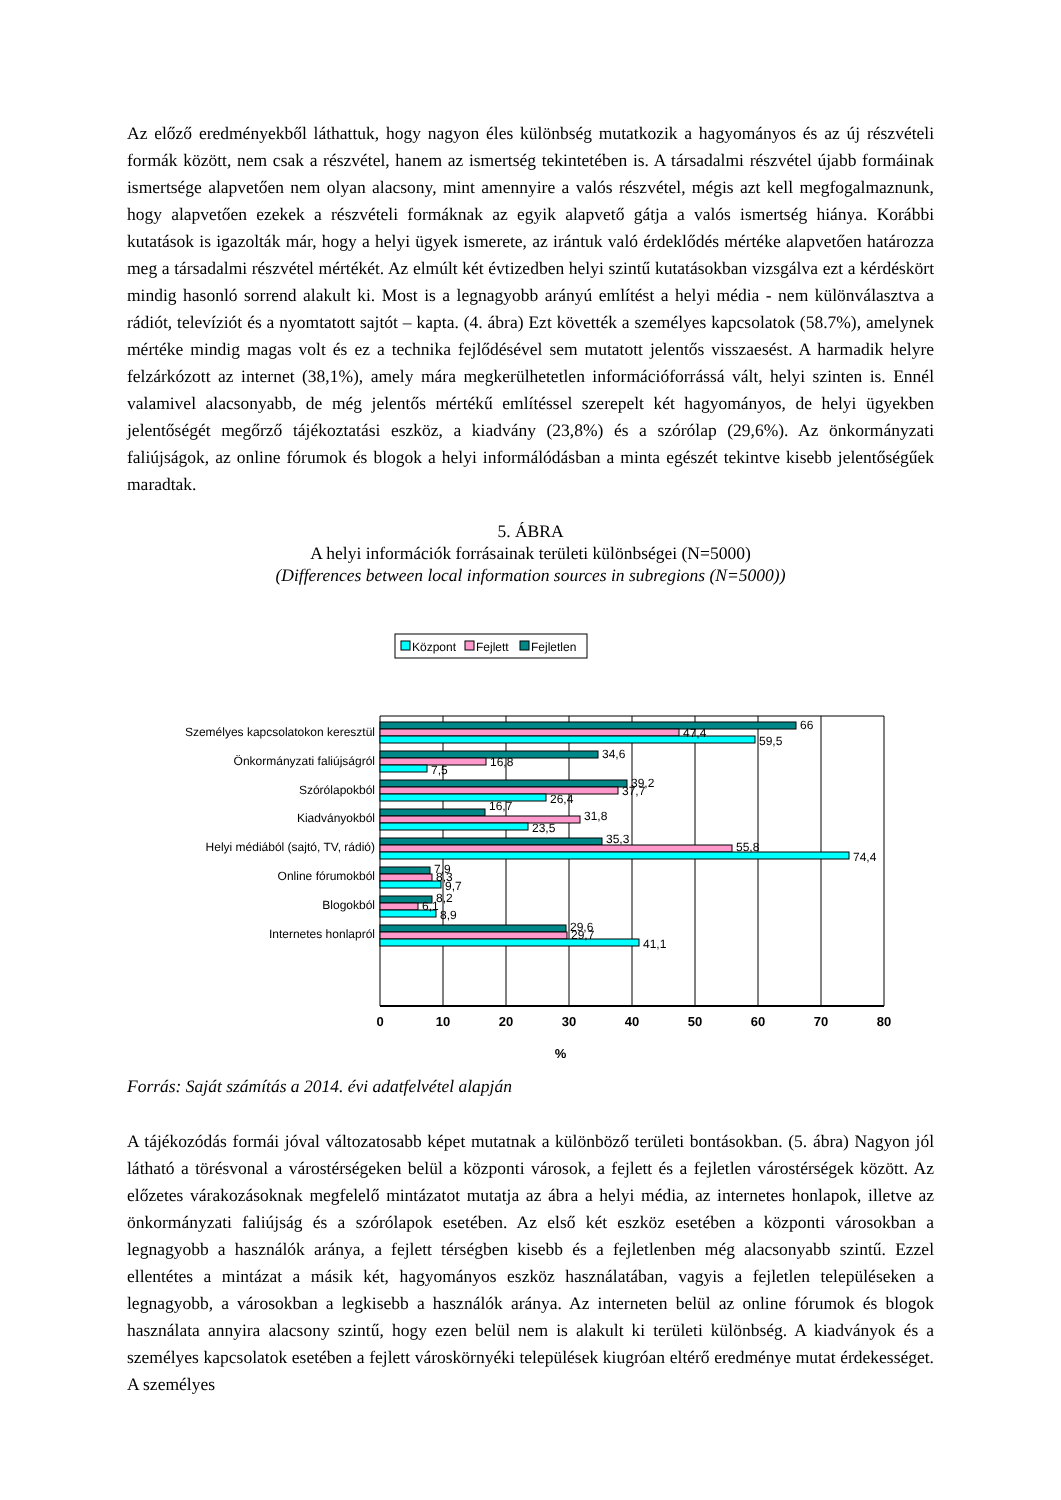Az előző eredményekből láthattuk, hogy nagyon éles különbség mutatkozik a hagyományos és az új részvételi formák között, nem csak a részvétel, hanem az ismertség tekintetében is. A társadalmi részvétel újabb formáinak ismertsége alapvetően nem olyan alacsony, mint amennyire a valós részvétel, mégis azt kell megfogalmaznunk, hogy alapvetően ezekek a részvételi formáknak az egyik alapvető gátja a valós ismertség hiánya. Korábbi kutatások is igazolták már, hogy a helyi ügyek ismerete, az irántuk való érdeklődés mértéke alapvetően határozza meg a társadalmi részvétel mértékét. Az elmúlt két évtizedben helyi szintű kutatásokban vizsgálva ezt a kérdéskört mindig hasonló sorrend alakult ki. Most is a legnagyobb arányú említést a helyi média - nem különválasztva a rádiót, televíziót és a nyomtatott sajtót – kapta. (4. ábra) Ezt követték a személyes kapcsolatok (58.7%), amelynek mértéke mindig magas volt és ez a technika fejlődésével sem mutatott jelentős visszaesést. A harmadik helyre felzárkózott az internet (38,1%), amely mára megkerülhetetlen információforrássá vált, helyi szinten is. Ennél valamivel alacsonyabb, de még jelentős mértékű említéssel szerepelt két hagyományos, de helyi ügyekben jelentőségét megőrző tájékoztatási eszköz, a kiadvány (23,8%) és a szórólap (29,6%). Az önkormányzati faliújságok, az online fórumok és blogok a helyi informálódásban a minta egészét tekintve kisebb jelentőségűek maradtak.
5. ÁBRA
A helyi információk forrásainak területi különbségei (N=5000)
(Differences between local information sources in subregions (N=5000))
Központ
Fejlett
Fejletlen
Személyes kapcsolatokon keresztül
Önkormányzati faliújságról
Szórólapokból
Kiadványokból
Helyi médiából (sajtó, TV, rádió)
Online fórumokból
Blogokból
Internetes honlapról
66
47,4
59,5
34,6
16,8
7,5
39,2
37,7
26,4
16,7
31,8
23,5
35,3
55,8
74,4
7,9
8,3
9,7
8,2
6,1
8,9
29,6
29,7
41,1
0
10
20
30
40
50
60
70
80
%
Forrás: Saját számítás a 2014. évi adatfelvétel alapján
A tájékozódás formái jóval változatosabb képet mutatnak a különböző területi bontásokban. (5. ábra) Nagyon jól látható a törésvonal a várostérségeken belül a központi városok, a fejlett és a fejletlen várostérségek között. Az előzetes várakozásoknak megfelelő mintázatot mutatja az ábra a helyi média, az internetes honlapok, illetve az önkormányzati faliújság és a szórólapok esetében. Az első két eszköz esetében a központi városokban a legnagyobb a használók aránya, a fejlett térségben kisebb és a fejletlenben még alacsonyabb szintű. Ezzel ellentétes a mintázat a másik két, hagyományos eszköz használatában, vagyis a fejletlen településeken a legnagyobb, a városokban a legkisebb a használók aránya. Az interneten belül az online fórumok és blogok használata annyira alacsony szintű, hogy ezen belül nem is alakult ki területi különbség. A kiadványok és a személyes kapcsolatok esetében a fejlett városkörnyéki települések kiugróan eltérő eredménye mutat érdekességet. A személyes